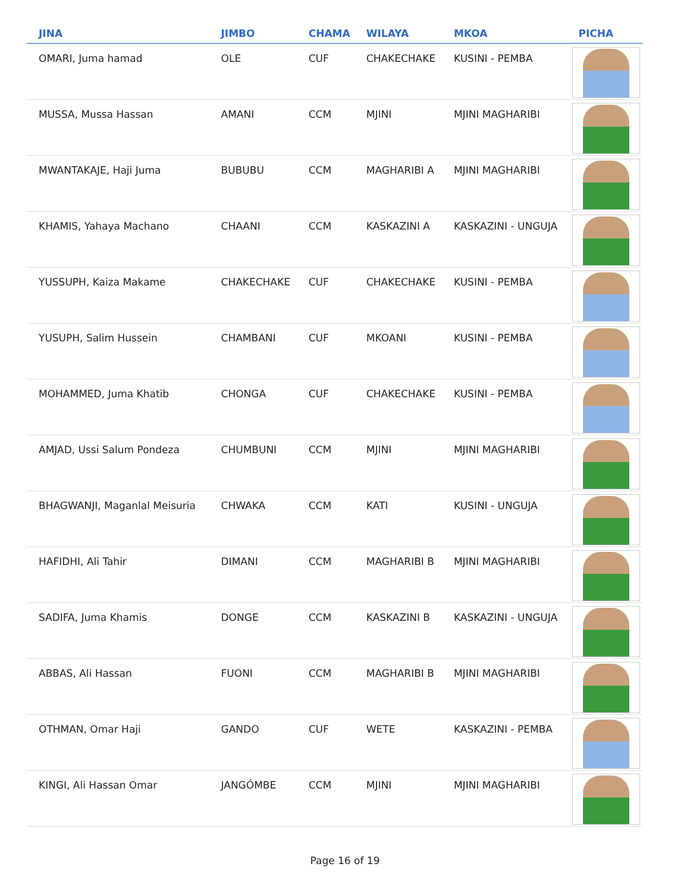| JINA | JIMBO | CHAMA | WILAYA | MKOA | PICHA |
| --- | --- | --- | --- | --- | --- |
| OMARI, Juma hamad | OLE | CUF | CHAKECHAKE | KUSINI - PEMBA | |
| MUSSA, Mussa Hassan | AMANI | CCM | MJINI | MJINI MAGHARIBI | |
| MWANTAKAJE, Haji Juma | BUBUBU | CCM | MAGHARIBI A | MJINI MAGHARIBI | |
| KHAMIS, Yahaya Machano | CHAANI | CCM | KASKAZINI A | KASKAZINI - UNGUJA | |
| YUSSUPH, Kaiza Makame | CHAKECHAKE | CUF | CHAKECHAKE | KUSINI - PEMBA | |
| YUSUPH, Salim Hussein | CHAMBANI | CUF | MKOANI | KUSINI - PEMBA | |
| MOHAMMED, Juma Khatib | CHONGA | CUF | CHAKECHAKE | KUSINI - PEMBA | |
| AMJAD, Ussi Salum Pondeza | CHUMBUNI | CCM | MJINI | MJINI MAGHARIBI | |
| BHAGWANJI, Maganlal Meisuria | CHWAKA | CCM | KATI | KUSINI - UNGUJA | |
| HAFIDHI, Ali Tahir | DIMANI | CCM | MAGHARIBI B | MJINI MAGHARIBI | |
| SADIFA, Juma Khamis | DONGE | CCM | KASKAZINI B | KASKAZINI - UNGUJA | |
| ABBAS, Ali Hassan | FUONI | CCM | MAGHARIBI B | MJINI MAGHARIBI | |
| OTHMAN, Omar Haji | GANDO | CUF | WETE | KASKAZINI - PEMBA | |
| KINGI, Ali Hassan Omar | JANGÓMBE | CCM | MJINI | MJINI MAGHARIBI | |
Page 16 of 19